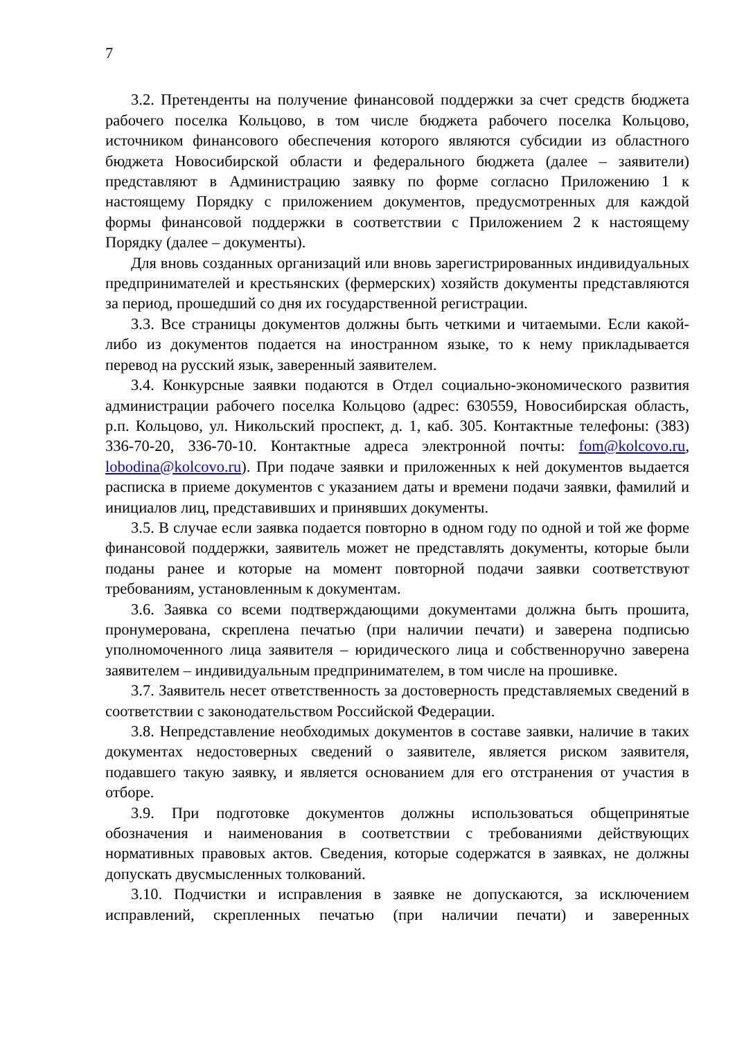7
3.2. Претенденты на получение финансовой поддержки за счет средств бюджета рабочего поселка Кольцово, в том числе бюджета рабочего поселка Кольцово, источником финансового обеспечения которого являются субсидии из областного бюджета Новосибирской области и федерального бюджета (далее – заявители) представляют в Администрацию заявку по форме согласно Приложению 1 к настоящему Порядку с приложением документов, предусмотренных для каждой формы финансовой поддержки в соответствии с Приложением 2 к настоящему Порядку (далее – документы).
Для вновь созданных организаций или вновь зарегистрированных индивидуальных предпринимателей и крестьянских (фермерских) хозяйств документы представляются за период, прошедший со дня их государственной регистрации.
3.3. Все страницы документов должны быть четкими и читаемыми. Если какой-либо из документов подается на иностранном языке, то к нему прикладывается перевод на русский язык, заверенный заявителем.
3.4. Конкурсные заявки подаются в Отдел социально-экономического развития администрации рабочего поселка Кольцово (адрес: 630559, Новосибирская область, р.п. Кольцово, ул. Никольский проспект, д. 1, каб. 305. Контактные телефоны: (383) 336-70-20, 336-70-10. Контактные адреса электронной почты: fom@kolcovo.ru, lobodina@kolcovo.ru). При подаче заявки и приложенных к ней документов выдается расписка в приеме документов с указанием даты и времени подачи заявки, фамилий и инициалов лиц, представивших и принявших документы.
3.5. В случае если заявка подается повторно в одном году по одной и той же форме финансовой поддержки, заявитель может не представлять документы, которые были поданы ранее и которые на момент повторной подачи заявки соответствуют требованиям, установленным к документам.
3.6. Заявка со всеми подтверждающими документами должна быть прошита, пронумерована, скреплена печатью (при наличии печати) и заверена подписью уполномоченного лица заявителя – юридического лица и собственноручно заверена заявителем – индивидуальным предпринимателем, в том числе на прошивке.
3.7. Заявитель несет ответственность за достоверность представляемых сведений в соответствии с законодательством Российской Федерации.
3.8. Непредставление необходимых документов в составе заявки, наличие в таких документах недостоверных сведений о заявителе, является риском заявителя, подавшего такую заявку, и является основанием для его отстранения от участия в отборе.
3.9. При подготовке документов должны использоваться общепринятые обозначения и наименования в соответствии с требованиями действующих нормативных правовых актов. Сведения, которые содержатся в заявках, не должны допускать двусмысленных толкований.
3.10. Подчистки и исправления в заявке не допускаются, за исключением исправлений, скрепленных печатью (при наличии печати) и заверенных